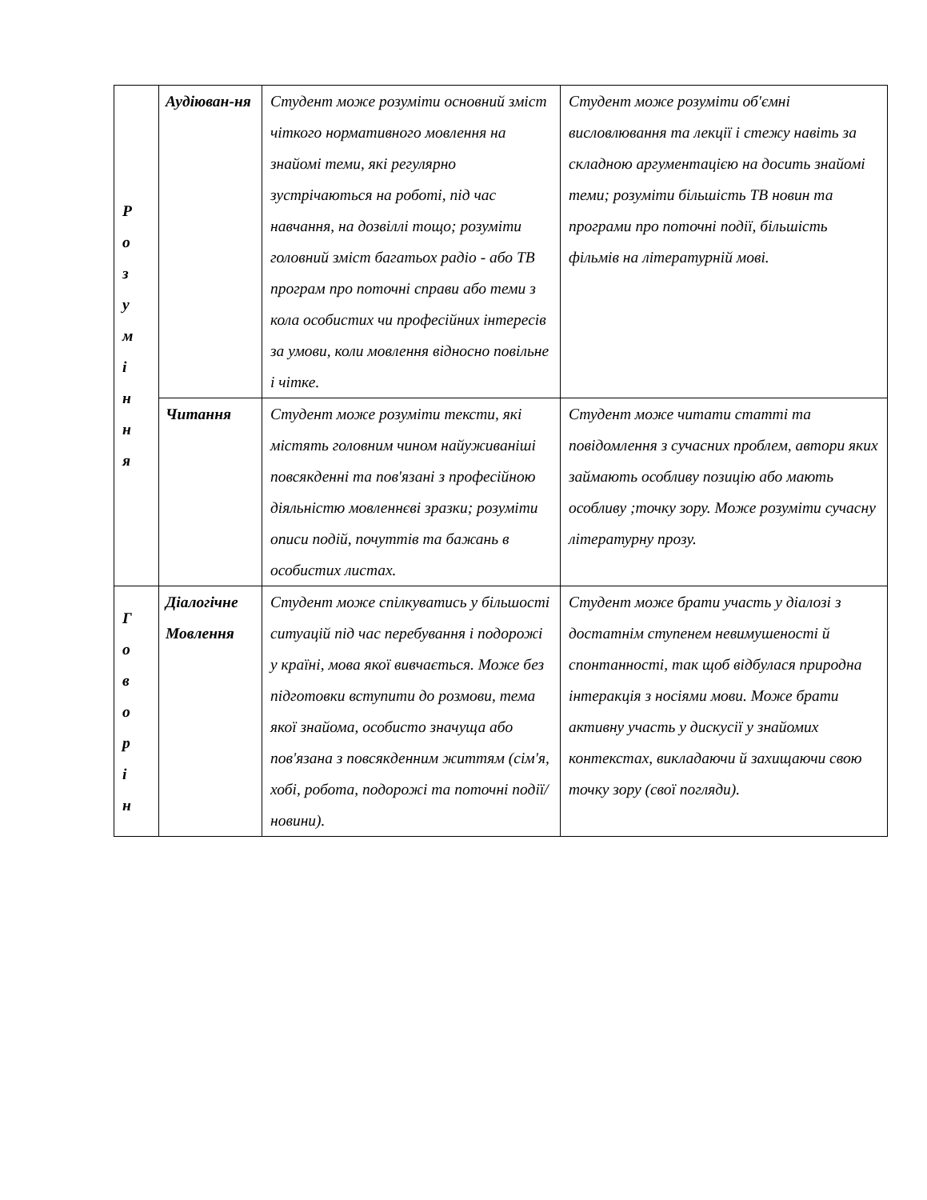| Р о з у м і н н я | Аудіюван-ня | Студент може розуміти основний зміст чіткого нормативного мовлення на знайомі теми, які регулярно зустрічаються на роботі, під час навчання, на дозвіллі тощо; розуміти головний зміст багатьох радіо - або ТВ програм про поточні справи або теми з кола особистих чи професійних інтересів за умови, коли мовлення відносно повільне і чітке. | Студент може розуміти об'ємні висловлювання та лекції і стежу навіть за складною аргументацією на досить знайомі теми; розуміти більшість ТВ новин та програми про поточні події, більшість фільмів на літературній мові. |
| | Читання | Студент може розуміти тексти, які містять головним чином найуживаніші повсякденні та пов'язані з професійною діяльністю мовленнєві зразки; розуміти описи подій, почуттів та бажань в особистих листах. | Студент може читати статті та повідомлення з сучасних проблем, автори яких займають особливу позицію або мають особливу ;точку зору. Може розуміти сучасну літературну прозу. |
| Г о в о р і н | Діалогічне Мовлення | Студент може спілкуватись у більшості ситуацій під час перебування і подорожі у країні, мова якої вивчається. Може без підготовки вступити до розмови, тема якої знайома, особисто значуща або пов'язана з повсякденним життям (сім'я, хобі, робота, подорожі та поточні події/новини). | Студент може брати участь у діалозі з достатнім ступенем невимушеності й спонтанності, так щоб відбулася природна інтеракція з носіями мови. Може брати активну участь у дискусії у знайомих контекстах, викладаючи й захищаючи свою точку зору (свої погляди). |